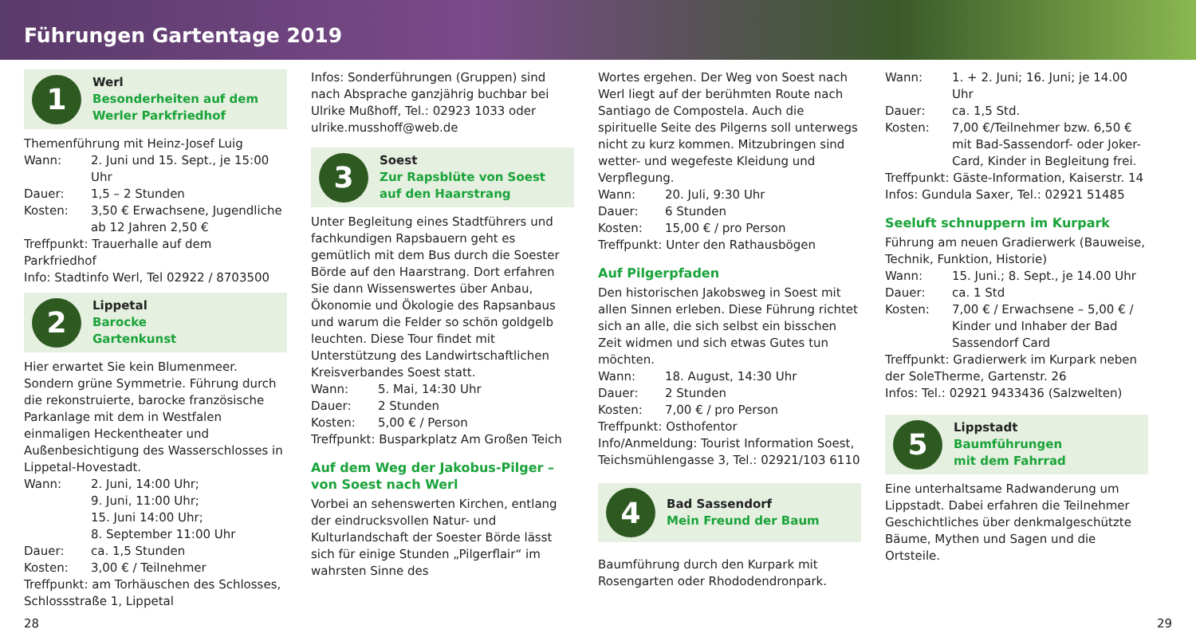Führungen Gartentage 2019
1
Werl
Besonderheiten auf dem Werler Parkfriedhof
Themenführung mit Heinz-Josef Luig
Wann: 2. Juni und 15. Sept., je 15:00 Uhr
Dauer: 1,5 – 2 Stunden
Kosten: 3,50 € Erwachsene, Jugendliche ab 12 Jahren 2,50 €
Treffpunkt: Trauerhalle auf dem Parkfriedhof
Info: Stadtinfo Werl, Tel 02922 / 8703500
2
Lippetal
Barocke
Gartenkunst
Hier erwartet Sie kein Blumenmeer. Sondern grüne Symmetrie. Führung durch die rekonstruierte, barocke französische Parkanlage mit dem in Westfalen einmaligen Heckentheater und Außenbesichtigung des Wasserschlosses in Lippetal-Hovestadt.
Wann: 2. Juni, 14:00 Uhr;
9. Juni, 11:00 Uhr;
15. Juni 14:00 Uhr;
8. September 11:00 Uhr
Dauer: ca. 1,5 Stunden
Kosten: 3,00 € / Teilnehmer
Treffpunkt: am Torhäuschen des Schlosses, Schlossstraße 1, Lippetal
Infos: Sonderführungen (Gruppen) sind nach Absprache ganzjährig buchbar bei Ulrike Mußhoff, Tel.: 02923 1033 oder ulrike.musshoff@web.de
3
Soest
Zur Rapsblüte von Soest auf den Haarstrang
Unter Begleitung eines Stadtführers und fachkundigen Rapsbauern geht es gemütlich mit dem Bus durch die Soester Börde auf den Haarstrang. Dort erfahren Sie dann Wissenswertes über Anbau, Ökonomie und Ökologie des Rapsanbaus und warum die Felder so schön goldgelb leuchten. Diese Tour findet mit Unterstützung des Landwirtschaftlichen Kreisverbandes Soest statt.
Wann: 5. Mai, 14:30 Uhr
Dauer: 2 Stunden
Kosten: 5,00 € / Person
Treffpunkt: Busparkplatz Am Großen Teich
Auf dem Weg der Jakobus-Pilger – von Soest nach Werl
Vorbei an sehenswerten Kirchen, entlang der eindrucksvollen Natur- und Kulturlandschaft der Soester Börde lässt sich für einige Stunden „Pilgerflair“ im wahrsten Sinne des
Wortes ergehen. Der Weg von Soest nach Werl liegt auf der berühmten Route nach Santiago de Compostela. Auch die spirituelle Seite des Pilgerns soll unterwegs nicht zu kurz kommen. Mitzubringen sind wetter- und wegefeste Kleidung und Verpflegung.
Wann: 20. Juli, 9:30 Uhr
Dauer: 6 Stunden
Kosten: 15,00 € / pro Person
Treffpunkt: Unter den Rathausbögen
Auf Pilgerpfaden
Den historischen Jakobsweg in Soest mit allen Sinnen erleben. Diese Führung richtet sich an alle, die sich selbst ein bisschen Zeit widmen und sich etwas Gutes tun möchten.
Wann: 18. August, 14:30 Uhr
Dauer: 2 Stunden
Kosten: 7,00 € / pro Person
Treffpunkt: Osthofentor
Info/Anmeldung: Tourist Information Soest, Teichsmühlengasse 3, Tel.: 02921/103 6110
4
Bad Sassendorf
Mein Freund der Baum
Baumführung durch den Kurpark mit Rosengarten oder Rhododendronpark.
Wann: 1. + 2. Juni; 16. Juni; je 14.00 Uhr
Dauer: ca. 1,5 Std.
Kosten: 7,00 €/Teilnehmer bzw. 6,50 € mit Bad-Sassendorf- oder Joker-Card, Kinder in Begleitung frei.
Treffpunkt: Gäste-Information, Kaiserstr. 14
Infos: Gundula Saxer, Tel.: 02921 51485
Seeluft schnuppern im Kurpark
Führung am neuen Gradierwerk (Bauweise, Technik, Funktion, Historie)
Wann: 15. Juni.; 8. Sept., je 14.00 Uhr
Dauer: ca. 1 Std
Kosten: 7,00 € / Erwachsene – 5,00 € / Kinder und Inhaber der Bad Sassendorf Card
Treffpunkt: Gradierwerk im Kurpark neben der SoleTherme, Gartenstr. 26
Infos: Tel.: 02921 9433436 (Salzwelten)
5
Lippstadt
Baumführungen
mit dem Fahrrad
Eine unterhaltsame Radwanderung um Lippstadt. Dabei erfahren die Teilnehmer Geschichtliches über denkmalgeschützte Bäume, Mythen und Sagen und die Ortsteile.
28 29